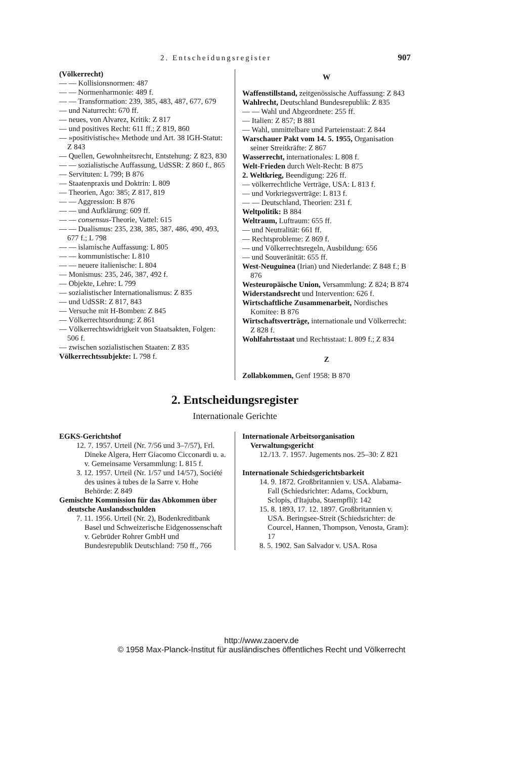2. Entscheidungsregister 907
(Völkerrecht)
— — Kollisionsnormen: 487
— — Normenharmonie: 489 f.
— — Transformation: 239, 385, 483, 487, 677, 679
— und Naturrecht: 670 ff.
— neues, von Alvarez, Kritik: Z 817
— und positives Recht: 611 ff.; Z 819, 860
— »positivistische« Methode und Art. 38 IGH-Statut: Z 843
— Quellen, Gewohnheitsrecht, Entstehung: Z 823, 830
— — sozialistische Auffassung, UdSSR: Z 860 f., 865
— Servituten: L 799; B 876
— Staatenpraxis und Doktrin: L 809
— Theorien, Ago: 385; Z 817, 819
— — Aggression: B 876
— — und Aufklärung: 609 ff.
— — consensus-Theorie, Vattel: 615
— — Dualismus: 235, 238, 385, 387, 486, 490, 493, 677 f.; L 798
— — islamische Auffassung: L 805
— — kommunistische: L 810
— — neuere italienische: L 804
— Monismus: 235, 246, 387, 492 f.
— Objekte, Lehre: L 799
— sozialistischer Internationalismus: Z 835
— und UdSSR: Z 817, 843
— Versuche mit H-Bomben: Z 845
— Völkerrechtsordnung: Z 861
— Völkerrechtswidrigkeit von Staatsakten, Folgen: 506 f.
— zwischen sozialistischen Staaten: Z 835
Völkerrechtssubjekte: L 798 f.
W
Waffenstillstand, zeitgenössische Auffassung: Z 843
Wahlrecht, Deutschland Bundesrepublik: Z 835
— — Wahl und Abgeordnete: 255 ff.
— Italien: Z 857; B 881
— Wahl, unmittelbare und Parteienstaat: Z 844
Warschauer Pakt vom 14. 5. 1955, Organisation seiner Streitkräfte: Z 867
Wasserrecht, internationales: L 808 f.
Welt-Frieden durch Welt-Recht: B 875
2. Weltkrieg, Beendigung: 226 ff.
— völkerrechtliche Verträge, USA: L 813 f.
— und Vorkriegsverträge: L 813 f.
— — Deutschland, Theorien: 231 f.
Weltpolitik: B 884
Weltraum, Luftraum: 655 ff.
— und Neutralität: 661 ff.
— Rechtsprobleme: Z 869 f.
— und Völkerrechtsregeln, Ausbildung: 656
— und Souveränität: 655 ff.
West-Neuguinea (Irian) und Niederlande: Z 848 f.; B 876
Westeuropäische Union, Versammlung: Z 824; B 874
Widerstandsrecht und Intervention: 626 f.
Wirtschaftliche Zusammenarbeit, Nordisches Komitee: B 876
Wirtschaftsverträge, internationale und Völkerrecht: Z 828 f.
Wohlfahrtsstaat und Rechtsstaat: L 809 f.; Z 834
Z
Zollabkommen, Genf 1958: B 870
2. Entscheidungsregister
Internationale Gerichte
EGKS-Gerichtshof
12. 7. 1957. Urteil (Nr. 7/56 und 3–7/57), Frl. Dineke Algera, Herr Giacomo Cicconardi u. a. v. Gemeinsame Versammlung: L 815 f.
3. 12. 1957. Urteil (Nr. 1/57 und 14/57), Société des usines à tubes de la Sarre v. Hohe Behörde: Z 849
Gemischte Kommission für das Abkommen über deutsche Auslandsschulden
7. 11. 1956. Urteil (Nr. 2), Bodenkreditbank Basel und Schweizerische Eidgenossenschaft v. Gebrüder Rohrer GmbH und Bundesrepublik Deutschland: 750 ff., 766
Internationale Arbeitsorganisation Verwaltungsgericht
12./13. 7. 1957. Jugements nos. 25–30: Z 821
Internationale Schiedsgerichtsbarkeit
14. 9. 1872. Großbritannien v. USA. Alabama-Fall (Schiedsrichter: Adams, Cockburn, Sclopis, d'Itajuba, Staempfli): 142
15. 8. 1893, 17. 12. 1897. Großbritannien v. USA. Beringsee-Streit (Schiedsrichter: de Courcel, Hannen, Thompson, Venosta, Gram): 17
8. 5. 1902. San Salvador v. USA. Rosa
http://www.zaoerv.de
© 1958 Max-Planck-Institut für ausländisches öffentliches Recht und Völkerrecht